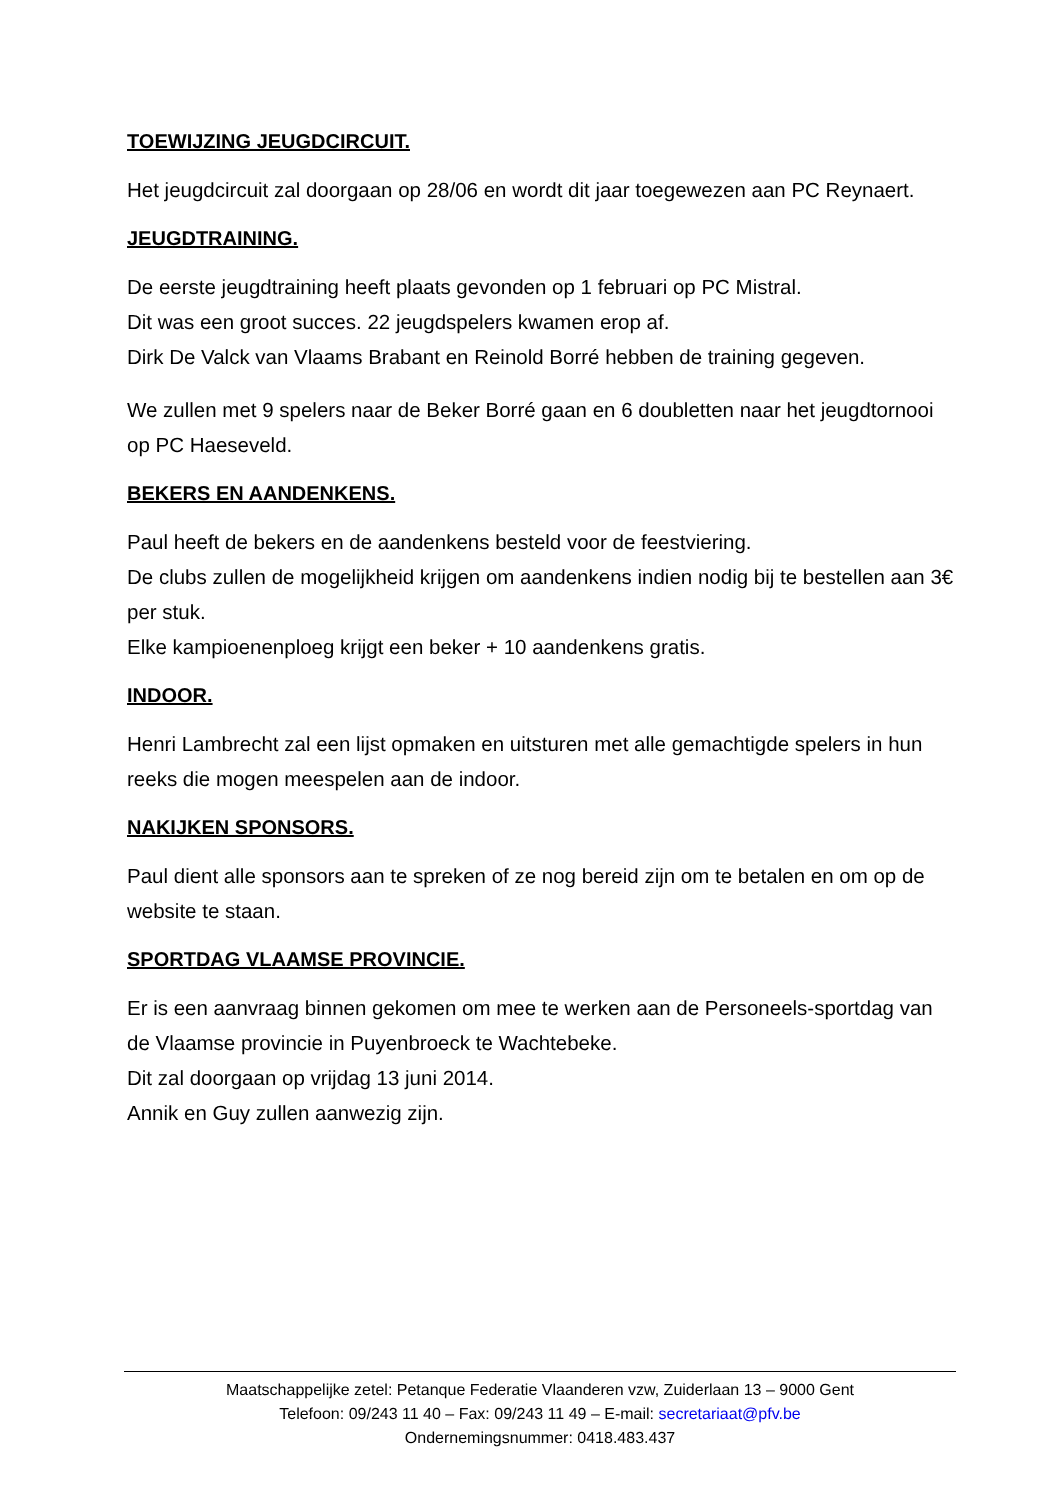TOEWIJZING JEUGDCIRCUIT.
Het jeugdcircuit zal doorgaan op 28/06 en wordt dit jaar toegewezen aan PC Reynaert.
JEUGDTRAINING.
De eerste jeugdtraining heeft plaats gevonden op 1 februari op PC Mistral.
Dit was een groot succes. 22 jeugdspelers kwamen erop af.
Dirk De Valck van Vlaams Brabant en Reinold Borré hebben de training gegeven.
We zullen met 9 spelers naar de Beker Borré gaan en 6 doubletten naar het jeugdtornooi op PC Haeseveld.
BEKERS EN AANDENKENS.
Paul heeft de bekers en de aandenkens besteld voor de feestviering.
De clubs zullen de mogelijkheid krijgen om aandenkens indien nodig bij te bestellen aan 3€ per stuk.
Elke kampioenenploeg krijgt een beker + 10 aandenkens gratis.
INDOOR.
Henri Lambrecht zal een lijst opmaken en uitsturen met alle gemachtigde spelers in hun reeks die mogen meespelen aan de indoor.
NAKIJKEN SPONSORS.
Paul dient alle sponsors aan te spreken of ze nog bereid zijn om te betalen en om op de website te staan.
SPORTDAG VLAAMSE PROVINCIE.
Er is een aanvraag binnen gekomen om mee te werken aan de Personeels-sportdag van de Vlaamse provincie in Puyenbroeck te Wachtebeke.
Dit zal doorgaan op vrijdag 13 juni 2014.
Annik en Guy zullen aanwezig zijn.
Maatschappelijke zetel: Petanque Federatie Vlaanderen vzw, Zuiderlaan 13 – 9000 Gent
Telefoon: 09/243 11 40 – Fax: 09/243 11 49 – E-mail: secretariaat@pfv.be
Ondernemingsnummer: 0418.483.437